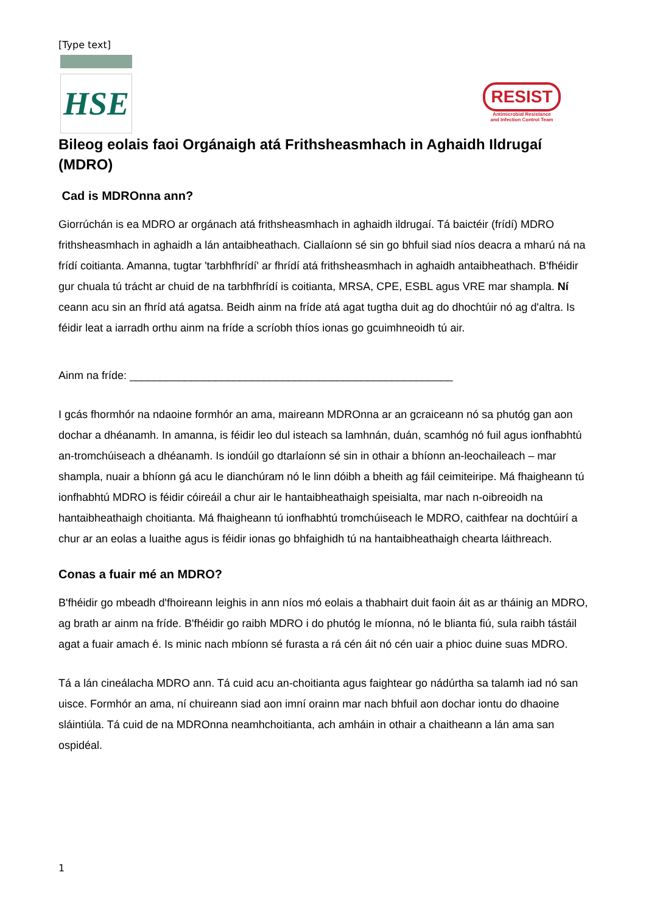[Type text]
HSE
RESIST
Antimicrobial Resistance
and Infection Control Team
Bileog eolais faoi Orgánaigh atá Frithsheasmhach in Aghaidh Ildrugaí (MDRO)
Cad is MDROnna ann?
Giorrúchán is ea MDRO ar orgánach atá frithsheasmhach in aghaidh ildrugaí. Tá baictéir (frídí) MDRO frithsheasmhach in aghaidh a lán antaibheathach. Ciallaíonn sé sin go bhfuil siad níos deacra a mharú ná na frídí coitianta. Amanna, tugtar 'tarbhfhrídí' ar fhrídí atá frithsheasmhach in aghaidh antaibheathach. B'fhéidir gur chuala tú trácht ar chuid de na tarbhfhrídí is coitianta, MRSA, CPE, ESBL agus VRE mar shampla. Ní ceann acu sin an fhríd atá agatsa. Beidh ainm na fríde atá agat tugtha duit ag do dhochtúir nó ag d'altra. Is féidir leat a iarradh orthu ainm na fríde a scríobh thíos ionas go gcuimhneoidh tú air.
Ainm na fríde: _____________________________________________________
I gcás fhormhór na ndaoine formhór an ama, maireann MDROnna ar an gcraiceann nó sa phutóg gan aon dochar a dhéanamh. In amanna, is féidir leo dul isteach sa lamhnán, duán, scamhóg nó fuil agus ionfhabhtú an-tromchúiseach a dhéanamh. Is iondúil go dtarlaíonn sé sin in othair a bhíonn an-leochaileach – mar shampla, nuair a bhíonn gá acu le dianchúram nó le linn dóibh a bheith ag fáil ceimiteiripe. Má fhaigheann tú ionfhabhtú MDRO is féidir cóireáil a chur air le hantaibheathaigh speisialta, mar nach n-oibreoidh na hantaibheathaigh choitianta. Má fhaigheann tú ionfhabhtú tromchúiseach le MDRO, caithfear na dochtúirí a chur ar an eolas a luaithe agus is féidir ionas go bhfaighidh tú na hantaibheathaigh chearta láithreach.
Conas a fuair mé an MDRO?
B'fhéidir go mbeadh d'fhoireann leighis in ann níos mó eolais a thabhairt duit faoin áit as ar tháinig an MDRO, ag brath ar ainm na fríde. B'fhéidir go raibh MDRO i do phutóg le míonna, nó le blianta fiú, sula raibh tástáil agat a fuair amach é. Is minic nach mbíonn sé furasta a rá cén áit nó cén uair a phioc duine suas MDRO.
Tá a lán cineálacha MDRO ann. Tá cuid acu an-choitianta agus faightear go nádúrtha sa talamh iad nó san uisce. Formhór an ama, ní chuireann siad aon imní orainn mar nach bhfuil aon dochar iontu do dhaoine sláintiúla. Tá cuid de na MDROnna neamhchoitianta, ach amháin in othair a chaitheann a lán ama san ospidéal.
1